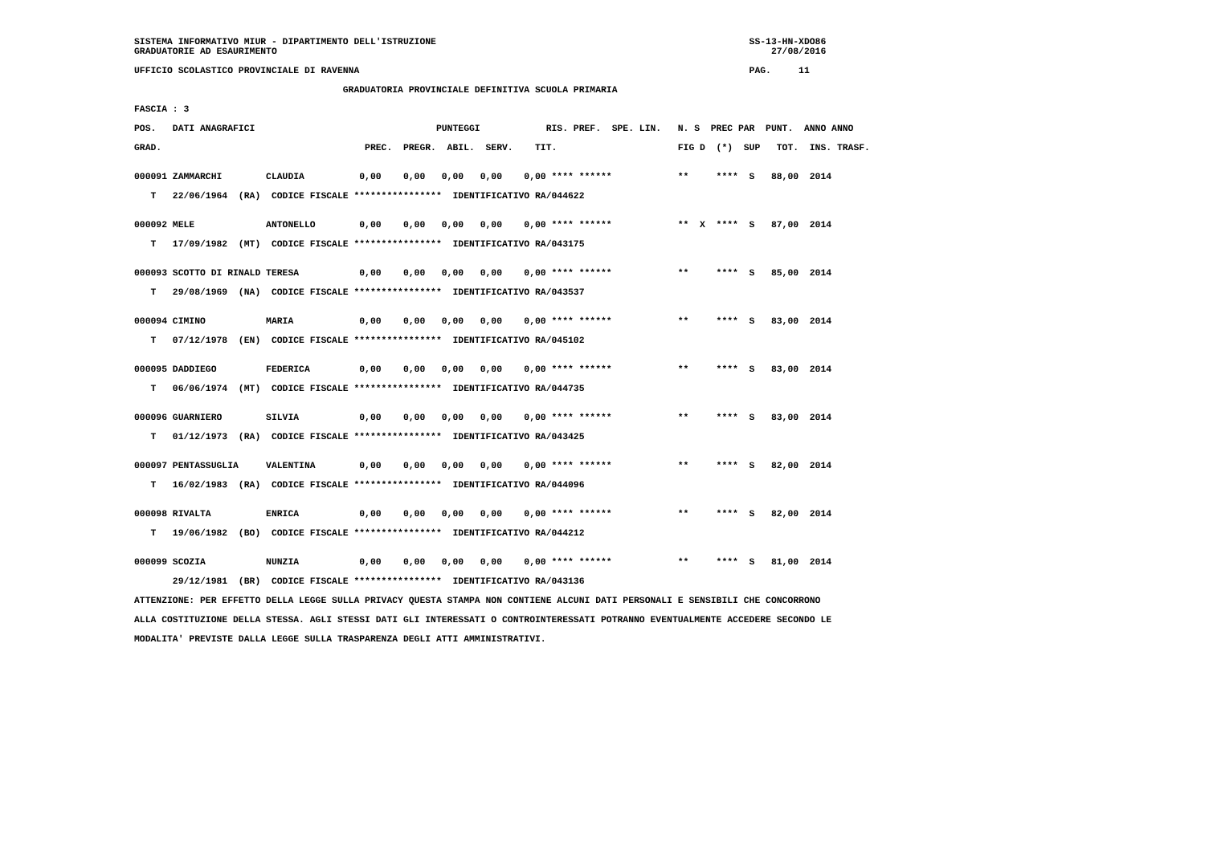SISTEMA INFORMATIVO MIUR - DIPARTIMENTO DELL'ISTRUZIONE                                                         SS-13-HN-XDO86
GRADUATORIE AD ESAURIMENTO                                                                                          27/08/2016

UFFICIO SCOLASTICO PROVINCIALE DI RAVENNA                                                                       PAG.     11

                                      GRADUATORIA PROVINCIALE DEFINITIVA SCUOLA PRIMARIA

FASCIA : 3

POS.   DATI ANAGRAFICI                                 PUNTEGGI            RIS. PREF.  SPE. LIN.   N. S  PREC PAR  PUNT.  ANNO ANNO

GRAD.                                     PREC.  PREGR.  ABIL.  SERV.    TIT.                      FIG D  (*)  SUP   TOT.  INS. TRASF.


000091 ZAMMARCHI        CLAUDIA          0,00    0,00   0,00   0,00    0,00 **** ******            **     ****  S   88,00  2014

   T   22/06/1964  (RA)  CODICE FISCALE ****************  IDENTIFICATIVO RA/044622


000092 MELE             ANTONELLO        0,00    0,00   0,00   0,00    0,00 **** ******            **  X  ****  S   87,00  2014

   T   17/09/1982  (MT)  CODICE FISCALE ****************  IDENTIFICATIVO RA/043175


000093 SCOTTO DI RINALD TERESA           0,00    0,00   0,00   0,00    0,00 **** ******            **     ****  S   85,00  2014

   T   29/08/1969  (NA)  CODICE FISCALE ****************  IDENTIFICATIVO RA/043537


000094 CIMINO           MARIA            0,00    0,00   0,00   0,00    0,00 **** ******            **     ****  S   83,00  2014

   T   07/12/1978  (EN)  CODICE FISCALE ****************  IDENTIFICATIVO RA/045102


000095 DADDIEGO         FEDERICA         0,00    0,00   0,00   0,00    0,00 **** ******            **     ****  S   83,00  2014

   T   06/06/1974  (MT)  CODICE FISCALE ****************  IDENTIFICATIVO RA/044735


000096 GUARNIERO        SILVIA           0,00    0,00   0,00   0,00    0,00 **** ******            **     ****  S   83,00  2014

   T   01/12/1973  (RA)  CODICE FISCALE ****************  IDENTIFICATIVO RA/043425


000097 PENTASSUGLIA     VALENTINA        0,00    0,00   0,00   0,00    0,00 **** ******            **     ****  S   82,00  2014

   T   16/02/1983  (RA)  CODICE FISCALE ****************  IDENTIFICATIVO RA/044096


000098 RIVALTA          ENRICA           0,00    0,00   0,00   0,00    0,00 **** ******            **     ****  S   82,00  2014

   T   19/06/1982  (BO)  CODICE FISCALE ****************  IDENTIFICATIVO RA/044212


000099 SCOZIA           NUNZIA           0,00    0,00   0,00   0,00    0,00 **** ******            **     ****  S   81,00  2014

       29/12/1981  (BR)  CODICE FISCALE ****************  IDENTIFICATIVO RA/043136

ATTENZIONE: PER EFFETTO DELLA LEGGE SULLA PRIVACY QUESTA STAMPA NON CONTIENE ALCUNI DATI PERSONALI E SENSIBILI CHE CONCORRONO

ALLA COSTITUZIONE DELLA STESSA. AGLI STESSI DATI GLI INTERESSATI O CONTROINTERESSATI POTRANNO EVENTUALMENTE ACCEDERE SECONDO LE

MODALITA' PREVISTE DALLA LEGGE SULLA TRASPARENZA DEGLI ATTI AMMINISTRATIVI.